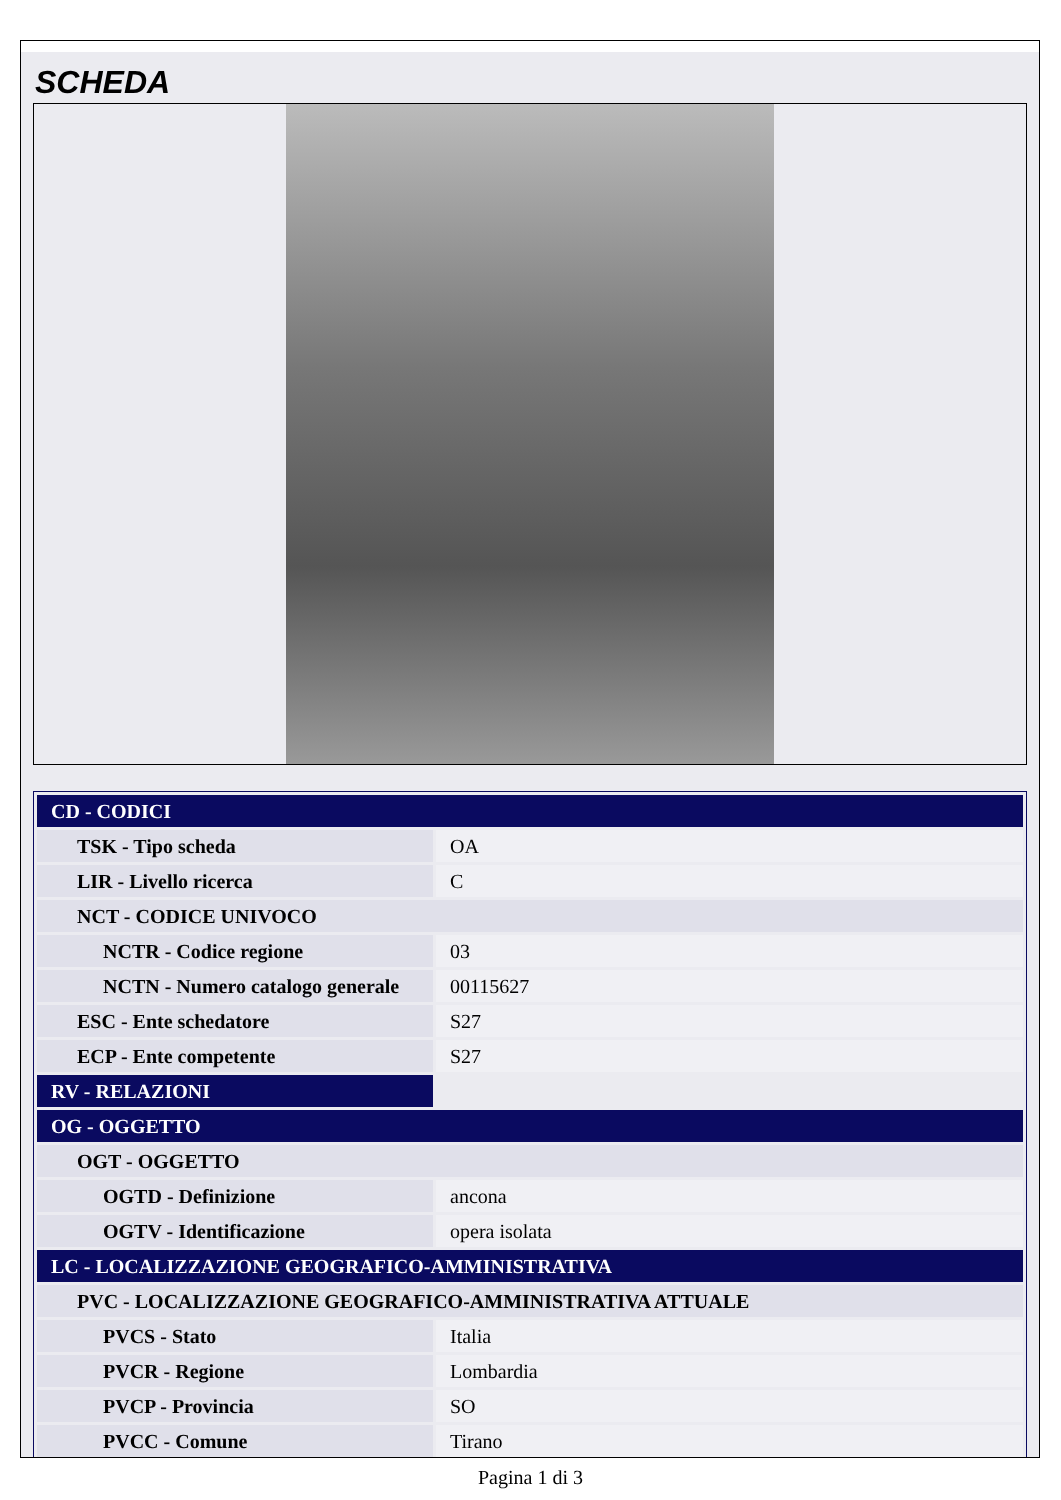SCHEDA
| CD - CODICI | |
| TSK - Tipo scheda | OA |
| LIR - Livello ricerca | C |
| NCT - CODICE UNIVOCO | |
| NCTR - Codice regione | 03 |
| NCTN - Numero catalogo generale | 00115627 |
| ESC - Ente schedatore | S27 |
| ECP - Ente competente | S27 |
| RV - RELAZIONI | |
| OG - OGGETTO | |
| OGT - OGGETTO | |
| OGTD - Definizione | ancona |
| OGTV - Identificazione | opera isolata |
| LC - LOCALIZZAZIONE GEOGRAFICO-AMMINISTRATIVA | |
| PVC - LOCALIZZAZIONE GEOGRAFICO-AMMINISTRATIVA ATTUALE | |
| PVCS - Stato | Italia |
| PVCR - Regione | Lombardia |
| PVCP - Provincia | SO |
| PVCC - Comune | Tirano |
Pagina 1 di 3